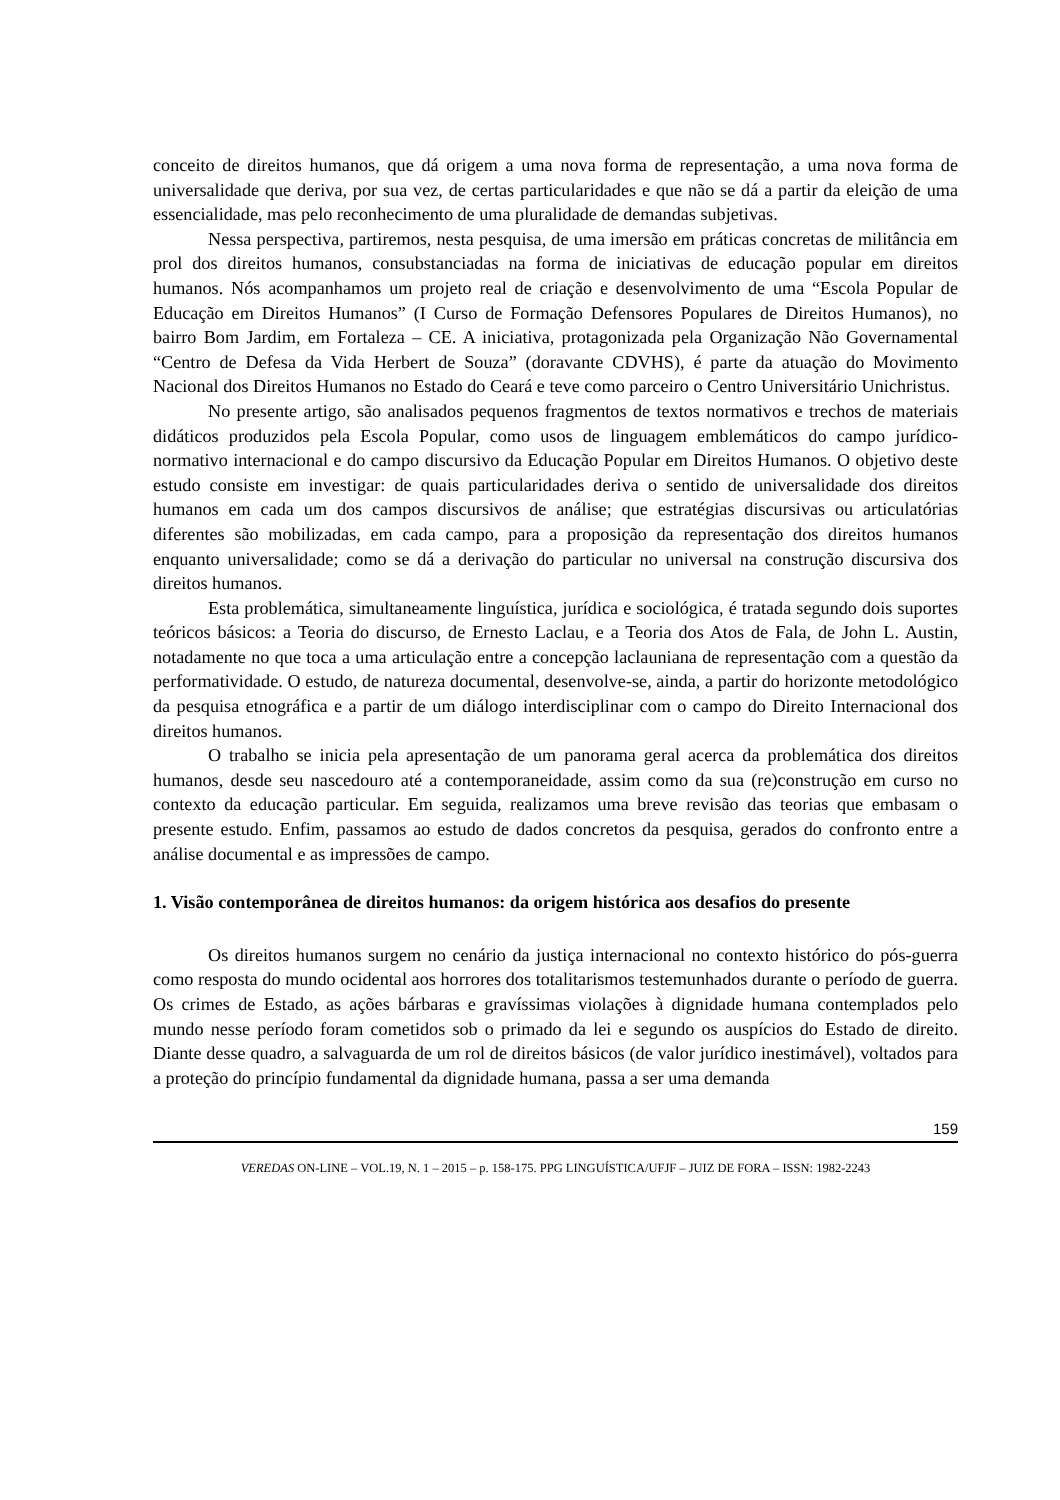conceito de direitos humanos, que dá origem a uma nova forma de representação, a uma nova forma de universalidade que deriva, por sua vez, de certas particularidades e que não se dá a partir da eleição de uma essencialidade, mas pelo reconhecimento de uma pluralidade de demandas subjetivas.
Nessa perspectiva, partiremos, nesta pesquisa, de uma imersão em práticas concretas de militância em prol dos direitos humanos, consubstanciadas na forma de iniciativas de educação popular em direitos humanos. Nós acompanhamos um projeto real de criação e desenvolvimento de uma “Escola Popular de Educação em Direitos Humanos” (I Curso de Formação Defensores Populares de Direitos Humanos), no bairro Bom Jardim, em Fortaleza – CE. A iniciativa, protagonizada pela Organização Não Governamental “Centro de Defesa da Vida Herbert de Souza” (doravante CDVHS), é parte da atuação do Movimento Nacional dos Direitos Humanos no Estado do Ceará e teve como parceiro o Centro Universitário Unichristus.
No presente artigo, são analisados pequenos fragmentos de textos normativos e trechos de materiais didáticos produzidos pela Escola Popular, como usos de linguagem emblemáticos do campo jurídico-normativo internacional e do campo discursivo da Educação Popular em Direitos Humanos. O objetivo deste estudo consiste em investigar: de quais particularidades deriva o sentido de universalidade dos direitos humanos em cada um dos campos discursivos de análise; que estratégias discursivas ou articulatórias diferentes são mobilizadas, em cada campo, para a proposição da representação dos direitos humanos enquanto universalidade; como se dá a derivação do particular no universal na construção discursiva dos direitos humanos.
Esta problemática, simultaneamente linguística, jurídica e sociológica, é tratada segundo dois suportes teóricos básicos: a Teoria do discurso, de Ernesto Laclau, e a Teoria dos Atos de Fala, de John L. Austin, notadamente no que toca a uma articulação entre a concepção laclauniana de representação com a questão da performatividade. O estudo, de natureza documental, desenvolve-se, ainda, a partir do horizonte metodológico da pesquisa etnográfica e a partir de um diálogo interdisciplinar com o campo do Direito Internacional dos direitos humanos.
O trabalho se inicia pela apresentação de um panorama geral acerca da problemática dos direitos humanos, desde seu nascedouro até a contemporaneidade, assim como da sua (re)construção em curso no contexto da educação particular. Em seguida, realizamos uma breve revisão das teorias que embasam o presente estudo. Enfim, passamos ao estudo de dados concretos da pesquisa, gerados do confronto entre a análise documental e as impressões de campo.
1. Visão contemporânea de direitos humanos: da origem histórica aos desafios do presente
Os direitos humanos surgem no cenário da justiça internacional no contexto histórico do pós-guerra como resposta do mundo ocidental aos horrores dos totalitarismos testemunhados durante o período de guerra. Os crimes de Estado, as ações bárbaras e gravíssimas violações à dignidade humana contemplados pelo mundo nesse período foram cometidos sob o primado da lei e segundo os auspícios do Estado de direito. Diante desse quadro, a salvaguarda de um rol de direitos básicos (de valor jurídico inestimável), voltados para a proteção do princípio fundamental da dignidade humana, passa a ser uma demanda
159
VEREDAS ON-LINE – VOL.19, N. 1 – 2015 – p. 158-175. PPG LINGUÍSTICA/UFJF – JUIZ DE FORA – ISSN: 1982-2243